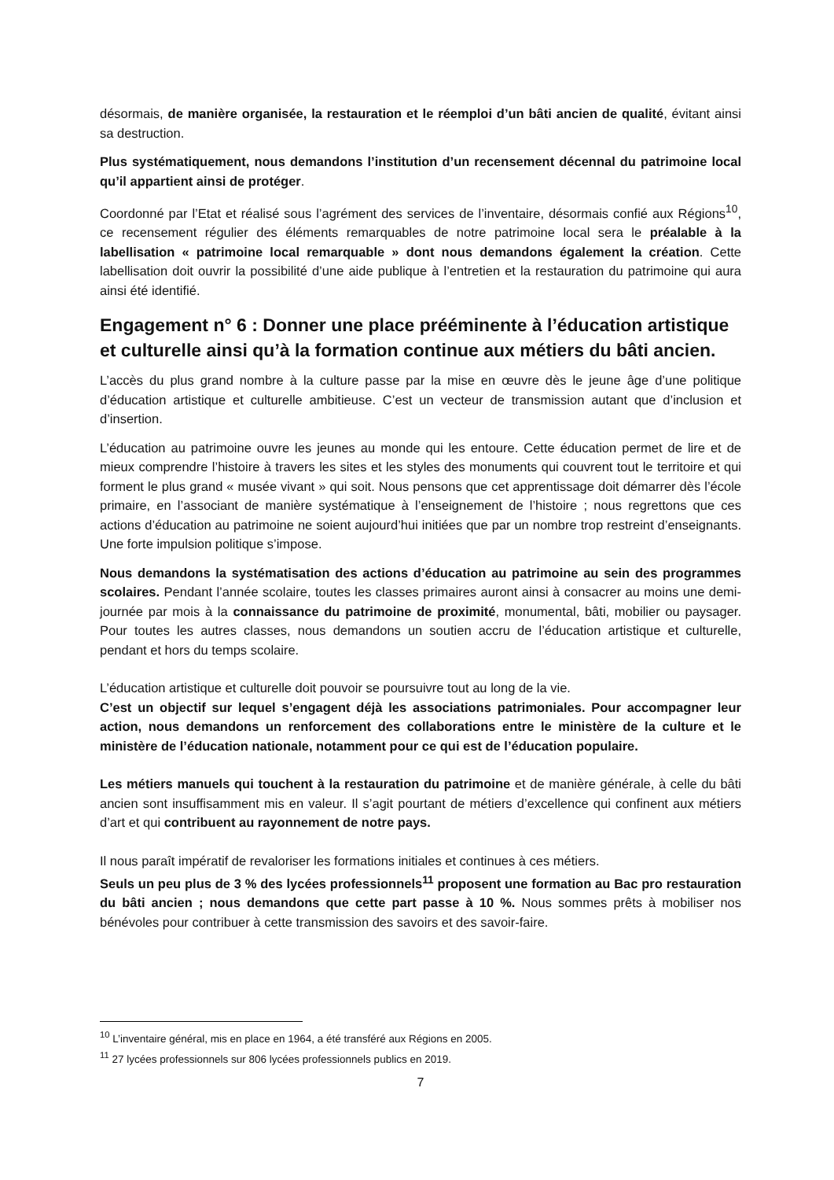désormais, de manière organisée, la restauration et le réemploi d’un bâti ancien de qualité, évitant ainsi sa destruction.
Plus systématiquement, nous demandons l’institution d’un recensement décennal du patrimoine local qu’il appartient ainsi de protéger.
Coordonné par l’Etat et réalisé sous l’agrément des services de l’inventaire, désormais confié aux Régions<sup>10</sup>, ce recensement régulier des éléments remarquables de notre patrimoine local sera le préalable à la labellisation « patrimoine local remarquable » dont nous demandons également la création. Cette labellisation doit ouvrir la possibilité d’une aide publique à l’entretien et la restauration du patrimoine qui aura ainsi été identifié.
Engagement n° 6 : Donner une place prééminente à l’éducation artistique et culturelle ainsi qu’à la formation continue aux métiers du bâti ancien.
L’accès du plus grand nombre à la culture passe par la mise en œuvre dès le jeune âge d’une politique d’éducation artistique et culturelle ambitieuse. C’est un vecteur de transmission autant que d’inclusion et d’insertion.
L’éducation au patrimoine ouvre les jeunes au monde qui les entoure. Cette éducation permet de lire et de mieux comprendre l’histoire à travers les sites et les styles des monuments qui couvrent tout le territoire et qui forment le plus grand « musée vivant » qui soit. Nous pensons que cet apprentissage doit démarrer dès l’école primaire, en l’associant de manière systématique à l’enseignement de l’histoire ; nous regrettons que ces actions d’éducation au patrimoine ne soient aujourd’hui initiées que par un nombre trop restreint d’enseignants. Une forte impulsion politique s’impose.
Nous demandons la systématisation des actions d’éducation au patrimoine au sein des programmes scolaires. Pendant l’année scolaire, toutes les classes primaires auront ainsi à consacrer au moins une demi-journée par mois à la connaissance du patrimoine de proximité, monumental, bâti, mobilier ou paysager. Pour toutes les autres classes, nous demandons un soutien accru de l’éducation artistique et culturelle, pendant et hors du temps scolaire.
L’éducation artistique et culturelle doit pouvoir se poursuivre tout au long de la vie.
C’est un objectif sur lequel s’engagent déjà les associations patrimoniales. Pour accompagner leur action, nous demandons un renforcement des collaborations entre le ministère de la culture et le ministère de l’éducation nationale, notamment pour ce qui est de l’éducation populaire.
Les métiers manuels qui touchent à la restauration du patrimoine et de manière générale, à celle du bâti ancien sont insuffisamment mis en valeur. Il s’agit pourtant de métiers d’excellence qui confinent aux métiers d’art et qui contribuent au rayonnement de notre pays.
Il nous paraît impératif de revaloriser les formations initiales et continues à ces métiers.
Seuls un peu plus de 3 % des lycées professionnels<sup>11</sup> proposent une formation au Bac pro restauration du bâti ancien ; nous demandons que cette part passe à 10 %. Nous sommes prêts à mobiliser nos bénévoles pour contribuer à cette transmission des savoirs et des savoir-faire.
<sup>10</sup> L’inventaire général, mis en place en 1964, a été transféré aux Régions en 2005.
<sup>11</sup> 27 lycées professionnels sur 806 lycées professionnels publics en 2019.
7